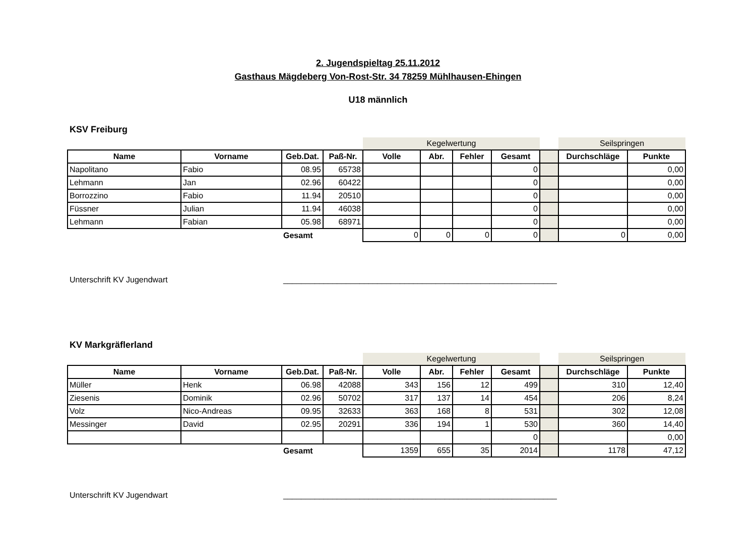2. Jugendspieltag 25.11.2012
Gasthaus Mägdeberg Von-Rost-Str. 34 78259 Mühlhausen-Ehingen
U18 männlich
KSV Freiburg
| | | | | Kegelwertung | | | | | Seilspringen | |
| Name | Vorname | Geb.Dat. | Paß-Nr. | Volle | Abr. | Fehler | Gesamt | | Durchschläge | Punkte |
| Napolitano | Fabio | 08.95 | 65738 | | | | 0 | | | 0,00 |
| Lehmann | Jan | 02.96 | 60422 | | | | 0 | | | 0,00 |
| Borrozzino | Fabio | 11.94 | 20510 | | | | 0 | | | 0,00 |
| Füssner | Julian | 11.94 | 46038 | | | | 0 | | | 0,00 |
| Lehmann | Fabian | 05.98 | 68971 | | | | 0 | | | 0,00 |
| | | Gesamt | | 0 | 0 | 0 | 0 | | 0 | 0,00 |
Unterschrift KV Jugendwart _____________________________________________________________
KV Markgräflerland
| | | | | Kegelwertung | | | | | Seilspringen | |
| Name | Vorname | Geb.Dat. | Paß-Nr. | Volle | Abr. | Fehler | Gesamt | | Durchschläge | Punkte |
| Müller | Henk | 06.98 | 42088 | 343 | 156 | 12 | 499 | | 310 | 12,40 |
| Ziesenis | Dominik | 02.96 | 50702 | 317 | 137 | 14 | 454 | | 206 | 8,24 |
| Volz | Nico-Andreas | 09.95 | 32633 | 363 | 168 | 8 | 531 | | 302 | 12,08 |
| Messinger | David | 02.95 | 20291 | 336 | 194 | 1 | 530 | | 360 | 14,40 |
| | | | | | | | 0 | | | 0,00 |
| | | Gesamt | | 1359 | 655 | 35 | 2014 | | 1178 | 47,12 |
Unterschrift KV Jugendwart _____________________________________________________________